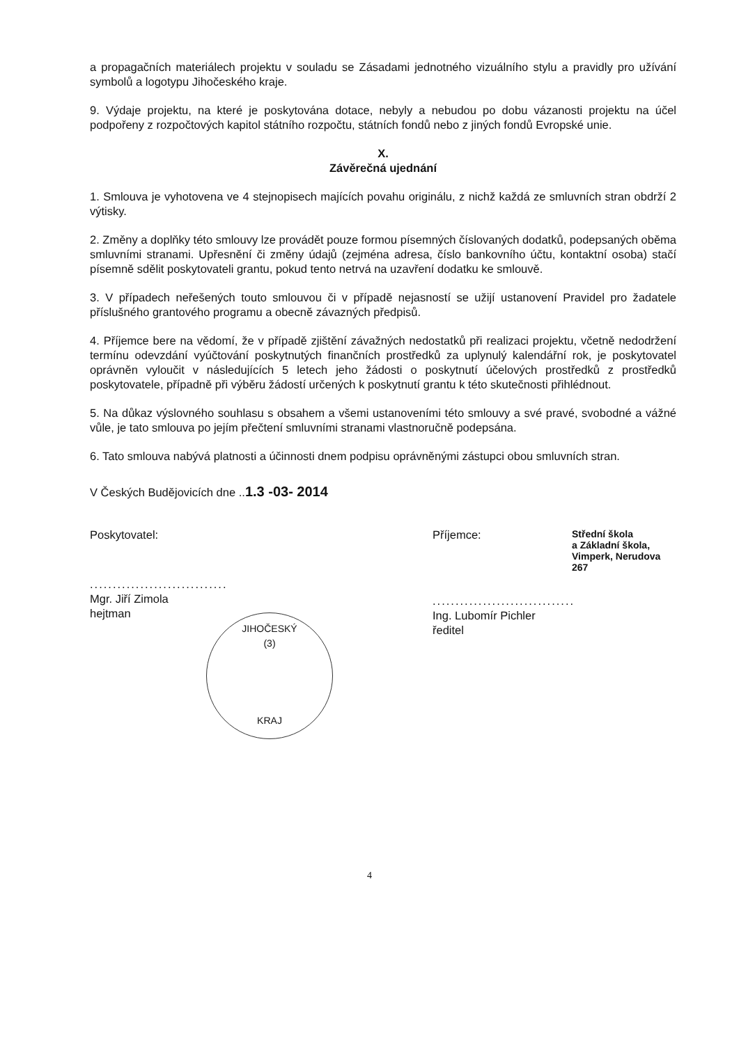a propagačních materiálech projektu v souladu se Zásadami jednotného vizuálního stylu a pravidly pro užívání symbolů a logotypu Jihočeského kraje.
9. Výdaje projektu, na které je poskytována dotace, nebyly a nebudou po dobu vázanosti projektu na účel podpořeny z rozpočtových kapitol státního rozpočtu, státních fondů nebo z jiných fondů Evropské unie.
X.
Závěrečná ujednání
1. Smlouva je vyhotovena ve 4 stejnopisech majících povahu originálu, z nichž každá ze smluvních stran obdrží 2 výtisky.
2. Změny a doplňky této smlouvy lze provádět pouze formou písemných číslovaných dodatků, podepsaných oběma smluvními stranami. Upřesnění či změny údajů (zejména adresa, číslo bankovního účtu, kontaktní osoba) stačí písemně sdělit poskytovateli grantu, pokud tento netrvá na uzavření dodatku ke smlouvě.
3. V případech neřešených touto smlouvou či v případě nejasností se užijí ustanovení Pravidel pro žadatele příslušného grantového programu a obecně závazných předpisů.
4. Příjemce bere na vědomí, že v případě zjištění závažných nedostatků při realizaci projektu, včetně nedodržení termínu odevzdání vyúčtování poskytnutých finančních prostředků za uplynulý kalendářní rok, je poskytovatel oprávněn vyloučit v následujících 5 letech jeho žádosti o poskytnutí účelových prostředků z prostředků poskytovatele, případně při výběru žádostí určených k poskytnutí grantu k této skutečnosti přihlédnout.
5. Na důkaz výslovného souhlasu s obsahem a všemi ustanoveními této smlouvy a své pravé, svobodné a vážné vůle, je tato smlouva po jejím přečtení smluvními stranami vlastnoručně podepsána.
6. Tato smlouva nabývá platnosti a účinnosti dnem podpisu oprávněnými zástupci obou smluvních stran.
V Českých Budějovicích dne ..1.3 -03- 2014
Poskytovatel:
..............................
Mgr. Jiří Zimola
hejtman
Příjemce:
Střední škola
a Základní škola,
Vimperk, Nerudova 267
...............................
Ing. Lubomír Pichler
ředitel
JIHOČESKÝ
(3)
KRAJ
4